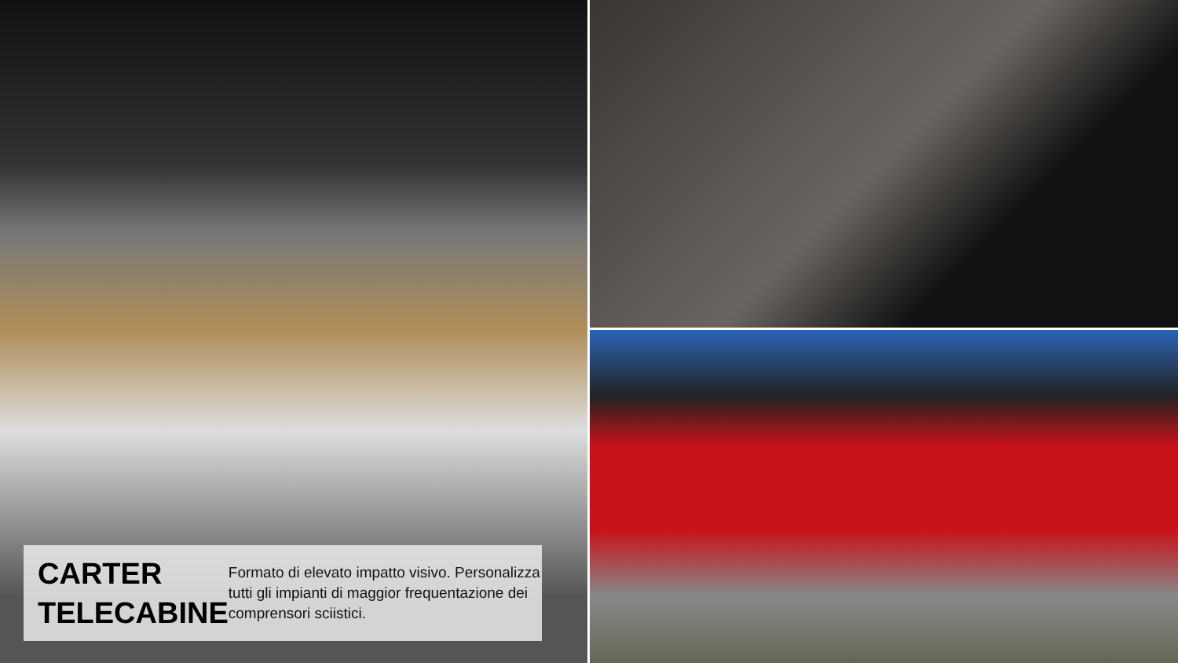CARTER TELECABINE
Formato di elevato impatto visivo. Personalizza tutti gli impianti di maggior frequentazione dei comprensori sciistici.